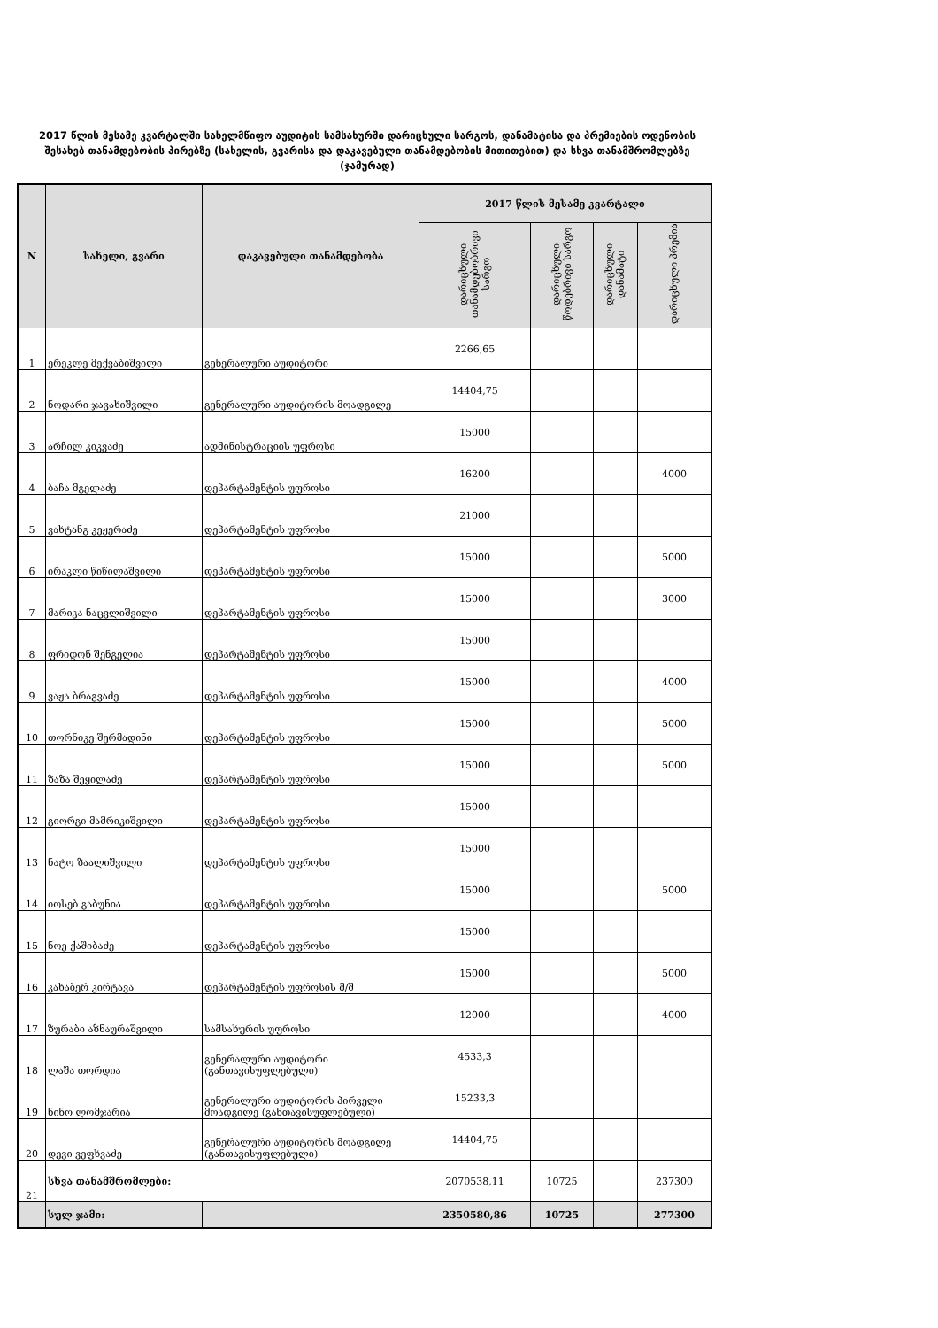2017 წლის მესამე კვარტალში სახელმწიფო აუდიტის სამსახურში დარიცხული სარგოს, დანამატისა და პრემიების ოდენობის შესახებ თანამდებობის პირებზე (სახელის, გვარისა და დაკავებული თანამდებობის მითითებით) და სხვა თანამშრომლებზე (ჯამურად)
| N | სახელი, გვარი | დაკავებული თანამდებობა | 2017 წლის მესამე კვარტალი | | | |
| --- | --- | --- | --- | --- | --- | --- |
| | | | დარიცხული თანამდებობრივი სარგო | დარიცხული წოდებრივი სარგო | დარიცხული დანამატი | დარიცხული პრემია |
| 1 | ერეკლე მექვაბიშვილი | გენერალური აუდიტორი | 2266,65 | | | |
| 2 | ნოდარი ჯავახიშვილი | გენერალური აუდიტორის მოადგილე | 14404,75 | | | |
| 3 | არჩილ კიკვაძე | ადმინისტრაციის უფროსი | 15000 | | | |
| 4 | ბაჩა მგელაძე | დეპარტამენტის უფროსი | 16200 | | | 4000 |
| 5 | ვახტანგ კეჟერაძე | დეპარტამენტის უფროსი | 21000 | | | |
| 6 | ირაკლი წიწილაშვილი | დეპარტამენტის უფროსი | 15000 | | | 5000 |
| 7 | მარიკა ნაცვლიშვილი | დეპარტამენტის უფროსი | 15000 | | | 3000 |
| 8 | ფრიდონ შენგელია | დეპარტამენტის უფროსი | 15000 | | | |
| 9 | ვაჟა ბრაგვაძე | დეპარტამენტის უფროსი | 15000 | | | 4000 |
| 10 | თორნიკე შერმადინი | დეპარტამენტის უფროსი | 15000 | | | 5000 |
| 11 | ზაზა შეყილაძე | დეპარტამენტის უფროსი | 15000 | | | 5000 |
| 12 | გიორგი მამრიკიშვილი | დეპარტამენტის უფროსი | 15000 | | | |
| 13 | ნატო ზაალიშვილი | დეპარტამენტის უფროსი | 15000 | | | |
| 14 | იოსებ გაბუნია | დეპარტამენტის უფროსი | 15000 | | | 5000 |
| 15 | ნოე ქაშიბაძე | დეპარტამენტის უფროსი | 15000 | | | |
| 16 | კახაბერ კირტავა | დეპარტამენტის უფროსის მ/შ | 15000 | | | 5000 |
| 17 | ზურაბი აზნაურაშვილი | სამსახურის უფროსი | 12000 | | | 4000 |
| 18 | ლაშა თორდია | გენერალური აუდიტორი (განთავისუფლებული) | 4533,3 | | | |
| 19 | ნინო ლომჯარია | გენერალური აუდიტორის პირველი მოადგილე (განთავისუფლებული) | 15233,3 | | | |
| 20 | დევი ვეფხვაძე | გენერალური აუდიტორის მოადგილე (განთავისუფლებული) | 14404,75 | | | |
| 21 | სხვა თანამშრომლები: | | 2070538,11 | 10725 | | 237300 |
| | სულ ჯამი: | | 2350580,86 | 10725 | | 277300 |